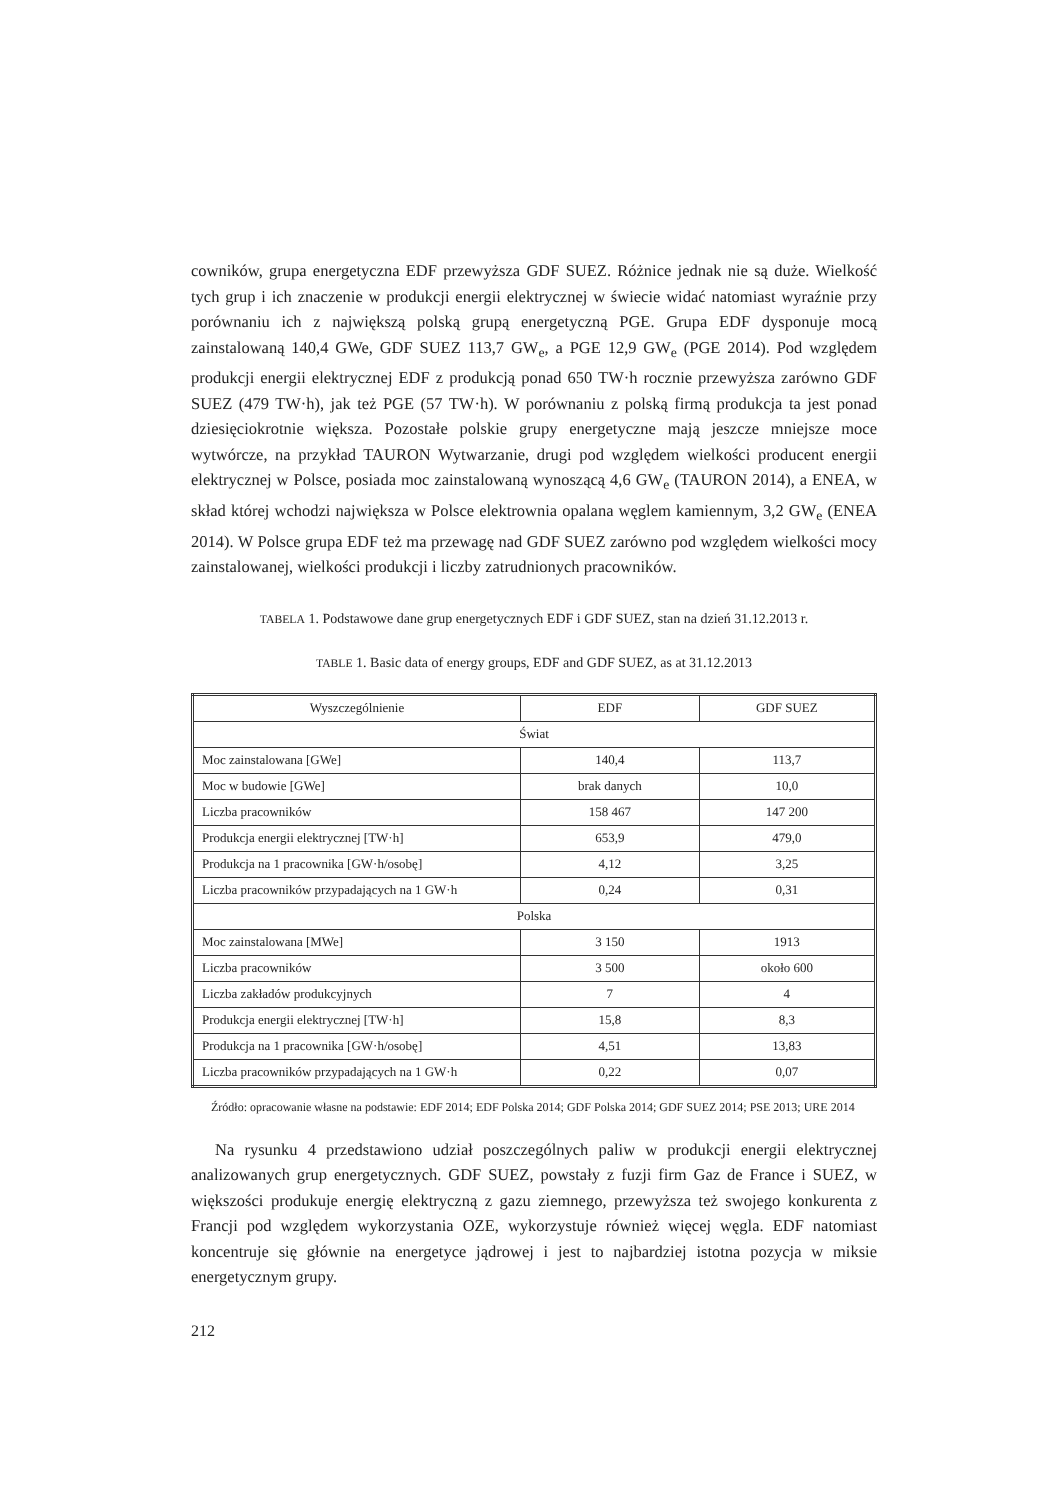cowników, grupa energetyczna EDF przewyższa GDF SUEZ. Różnice jednak nie są duże. Wielkość tych grup i ich znaczenie w produkcji energii elektrycznej w świecie widać natomiast wyraźnie przy porównaniu ich z największą polską grupą energetyczną PGE. Grupa EDF dysponuje mocą zainstalowaną 140,4 GWe, GDF SUEZ 113,7 GW<sub>e</sub>, a PGE 12,9 GW<sub>e</sub> (PGE 2014). Pod względem produkcji energii elektrycznej EDF z produkcją ponad 650 TW·h rocznie przewyższa zarówno GDF SUEZ (479 TW·h), jak też PGE (57 TW·h). W porównaniu z polską firmą produkcja ta jest ponad dziesięciokrotnie większa. Pozostałe polskie grupy energetyczne mają jeszcze mniejsze moce wytwórcze, na przykład TAURON Wytwarzanie, drugi pod względem wielkości producent energii elektrycznej w Polsce, posiada moc zainstalowaną wynoszącą 4,6 GW<sub>e</sub> (TAURON 2014), a ENEA, w skład której wchodzi największa w Polsce elektrownia opalana węglem kamiennym, 3,2 GW<sub>e</sub> (ENEA 2014). W Polsce grupa EDF też ma przewagę nad GDF SUEZ zarówno pod względem wielkości mocy zainstalowanej, wielkości produkcji i liczby zatrudnionych pracowników.
TABELA 1. Podstawowe dane grup energetycznych EDF i GDF SUEZ, stan na dzień 31.12.2013 r.
TABLE 1. Basic data of energy groups, EDF and GDF SUEZ, as at 31.12.2013
| Wyszczególnienie | EDF | GDF SUEZ |
| --- | --- | --- |
| Świat | | |
| Moc zainstalowana [GWe] | 140,4 | 113,7 |
| Moc w budowie [GWe] | brak danych | 10,0 |
| Liczba pracowników | 158 467 | 147 200 |
| Produkcja energii elektrycznej [TW·h] | 653,9 | 479,0 |
| Produkcja na 1 pracownika [GW·h/osobę] | 4,12 | 3,25 |
| Liczba pracowników przypadających na 1 GW·h | 0,24 | 0,31 |
| Polska | | |
| Moc zainstalowana [MWe] | 3 150 | 1913 |
| Liczba pracowników | 3 500 | około 600 |
| Liczba zakładów produkcyjnych | 7 | 4 |
| Produkcja energii elektrycznej [TW·h] | 15,8 | 8,3 |
| Produkcja na 1 pracownika [GW·h/osobę] | 4,51 | 13,83 |
| Liczba pracowników przypadających na 1 GW·h | 0,22 | 0,07 |
Źródło: opracowanie własne na podstawie: EDF 2014; EDF Polska 2014; GDF Polska 2014; GDF SUEZ 2014; PSE 2013; URE 2014
Na rysunku 4 przedstawiono udział poszczególnych paliw w produkcji energii elektrycznej analizowanych grup energetycznych. GDF SUEZ, powstały z fuzji firm Gaz de France i SUEZ, w większości produkuje energię elektryczną z gazu ziemnego, przewyższa też swojego konkurenta z Francji pod względem wykorzystania OZE, wykorzystuje również więcej węgla. EDF natomiast koncentruje się głównie na energetyce jądrowej i jest to najbardziej istotna pozycja w miksie energetycznym grupy.
212